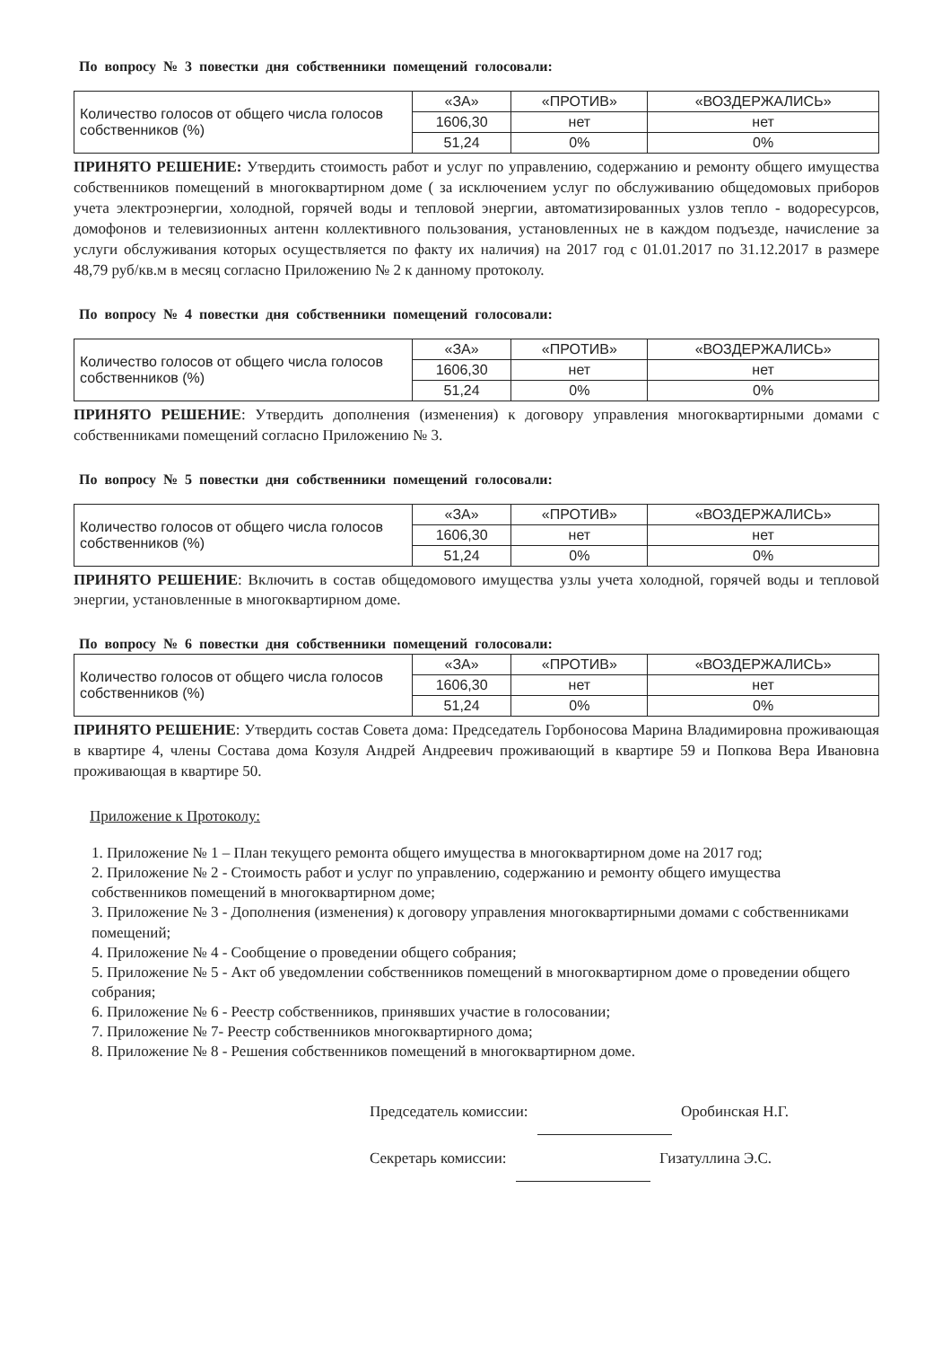По вопросу № 3 повестки дня собственники помещений голосовали:
| Количество голосов от общего числа голосов собственников (%) | «ЗА» | «ПРОТИВ» | «ВОЗДЕРЖАЛИСЬ» |
| | 1606,30 | нет | нет |
| | 51,24 | 0% | 0% |
ПРИНЯТО РЕШЕНИЕ: Утвердить стоимость работ и услуг по управлению, содержанию и ремонту общего имущества собственников помещений в многоквартирном доме ( за исключением услуг по обслуживанию общедомовых приборов учета электроэнергии, холодной, горячей воды и тепловой энергии, автоматизированных узлов тепло - водоресурсов, домофонов и телевизионных антенн коллективного пользования, установленных не в каждом подъезде, начисление за услуги обслуживания которых осуществляется по факту их наличия) на 2017 год с 01.01.2017 по 31.12.2017 в размере 48,79 руб/кв.м в месяц согласно Приложению № 2 к данному протоколу.
По вопросу № 4 повестки дня собственники помещений голосовали:
| Количество голосов от общего числа голосов собственников (%) | «ЗА» | «ПРОТИВ» | «ВОЗДЕРЖАЛИСЬ» |
| | 1606,30 | нет | нет |
| | 51,24 | 0% | 0% |
ПРИНЯТО РЕШЕНИЕ: Утвердить дополнения (изменения) к договору управления многоквартирными домами с собственниками помещений согласно Приложению № 3.
По вопросу № 5 повестки дня собственники помещений голосовали:
| Количество голосов от общего числа голосов собственников (%) | «ЗА» | «ПРОТИВ» | «ВОЗДЕРЖАЛИСЬ» |
| | 1606,30 | нет | нет |
| | 51,24 | 0% | 0% |
ПРИНЯТО РЕШЕНИЕ: Включить в состав общедомового имущества узлы учета холодной, горячей воды и тепловой энергии, установленные в многоквартирном доме.
По вопросу № 6 повестки дня собственники помещений голосовали:
| Количество голосов от общего числа голосов собственников (%) | «ЗА» | «ПРОТИВ» | «ВОЗДЕРЖАЛИСЬ» |
| | 1606,30 | нет | нет |
| | 51,24 | 0% | 0% |
ПРИНЯТО РЕШЕНИЕ: Утвердить состав Совета дома: Председатель Горбоносова Марина Владимировна проживающая в квартире 4, члены Состава дома Козуля Андрей Андреевич проживающий в квартире 59 и Попкова Вера Ивановна проживающая в квартире 50.
Приложение к Протоколу:
1. Приложение № 1 – План текущего ремонта общего имущества в многоквартирном доме на 2017 год;
2. Приложение № 2 - Стоимость работ и услуг по управлению, содержанию и ремонту общего имущества собственников помещений в многоквартирном доме;
3. Приложение № 3 - Дополнения (изменения) к договору управления многоквартирными домами с собственниками помещений;
4. Приложение № 4 - Сообщение о проведении общего собрания;
5. Приложение № 5 - Акт об уведомлении собственников помещений в многоквартирном доме о проведении общего собрания;
6. Приложение № 6 - Реестр собственников, принявших участие в голосовании;
7. Приложение № 7- Реестр собственников многоквартирного дома;
8. Приложение № 8 - Решения собственников помещений в многоквартирном доме.
Председатель комиссии: Оробинская Н.Г.
Секретарь комиссии: Гизатуллина Э.С.